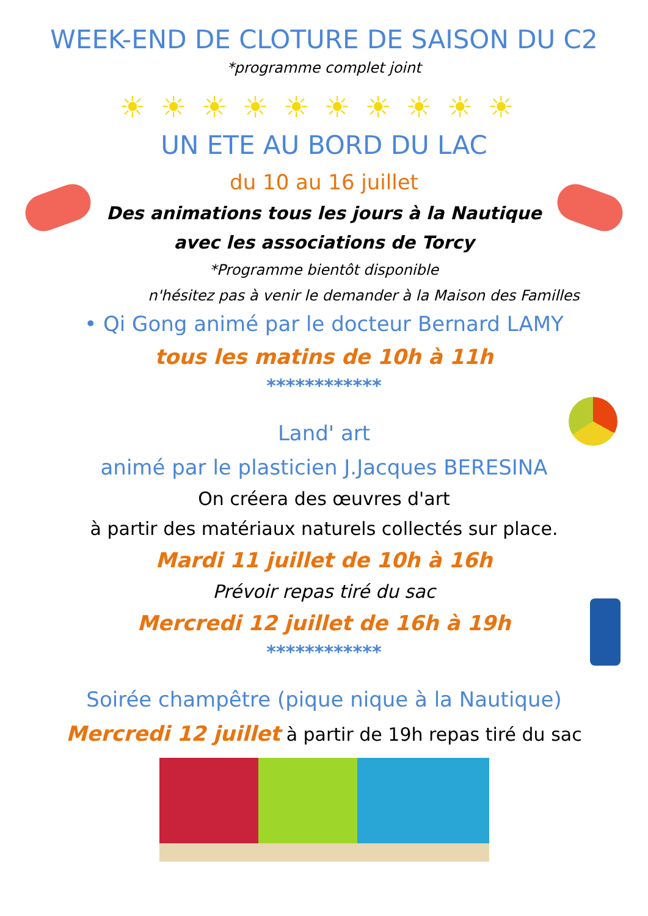WEEK-END DE CLOTURE DE SAISON DU C2
*programme complet joint
☀☀☀☀☀☀☀☀☀☀
UN ETE AU BORD DU LAC
du 10 au 16 juillet
Des animations tous les jours à la Nautique
avec les associations de Torcy
*Programme bientôt disponible
n'hésitez pas à venir le demander à la Maison des Familles
• Qi Gong animé par le docteur Bernard LAMY
tous les matins de 10h à 11h
************
Land' art
animé par le plasticien J.Jacques BERESINA
On créera des œuvres d'art
à partir des matériaux naturels collectés sur place.
Mardi 11 juillet de 10h à 16h
Prévoir repas tiré du sac
Mercredi 12 juillet de 16h à 19h
************
Soirée champêtre (pique nique à la Nautique)
Mercredi 12 juillet à partir de 19h repas tiré du sac